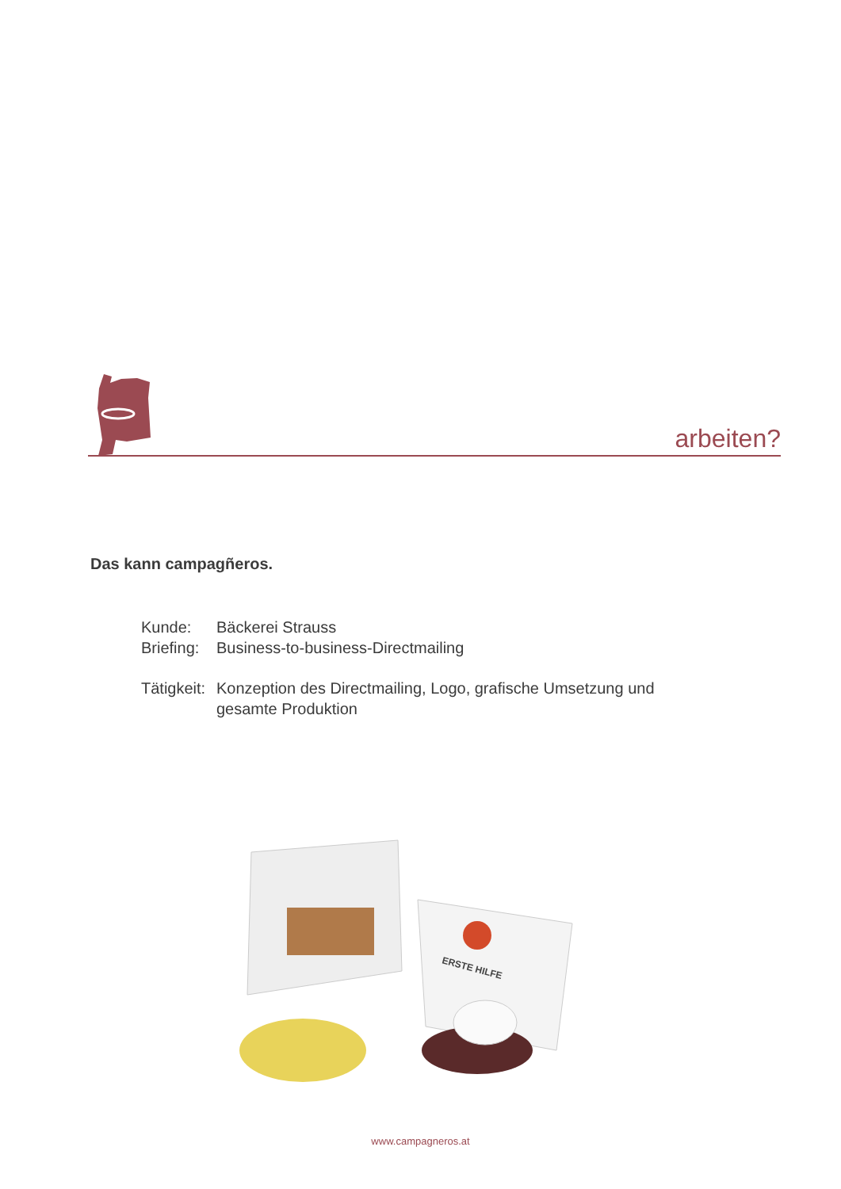arbeiten?
Das kann campagñeros.
Kunde: Bäckerei Strauss
Briefing: Business-to-business-Directmailing
Tätigkeit: Konzeption des Directmailing, Logo, grafische Umsetzung und
gesamte Produktion
ERSTE HILFE
www.campagneros.at